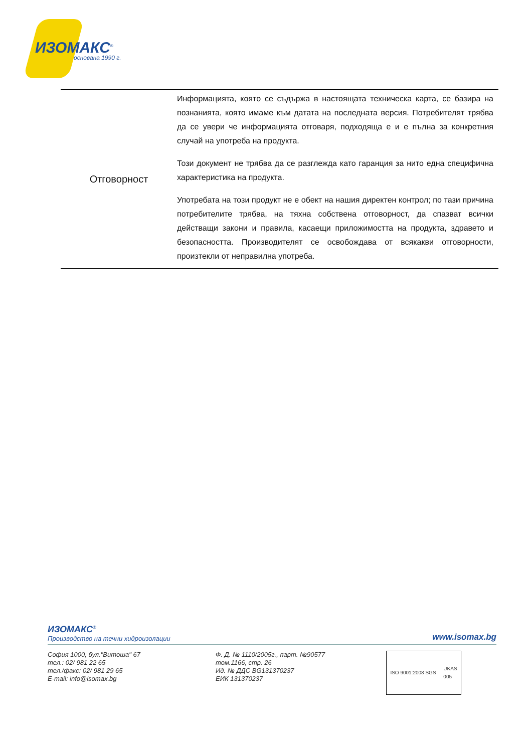ИЗОМАКС<sup>®</sup>
основана 1990 г.
| Отговорност | Информацията, която се съдържа в настоящата техническа карта, се базира на познанията, която имаме към датата на последната версия. Потребителят трябва да се увери че информацията отговаря, подходяща е и е пълна за конкретния случай на употреба на продукта. Този документ не трябва да се разглежда като гаранция за нито една специфична характеристика на продукта. Употребата на този продукт не е обект на нашия директен контрол; по тази причина потребителите трябва, на тяхна собствена отговорност, да спазват всички действащи закони и правила, касаещи приложимостта на продукта, здравето и безопасността. Производителят се освобождава от всякакви отговорности, произтекли от неправилна употреба. |
ИЗОМАКС<sup>®</sup>
Производство на течни хидроизолации
www.isomax.bg
София 1000, бул."Витоша" 67
тел.: 02/ 981 22 65
тел./факс: 02/ 981 29 65
E-mail: info@isomax.bg
Ф. Д. № 1110/2005г., парт. №90577
том.1166, стр. 26
Ид. № ДДС BG131370237
ЕИК 131370237
ISO 9001:2008 SGS UKAS
005